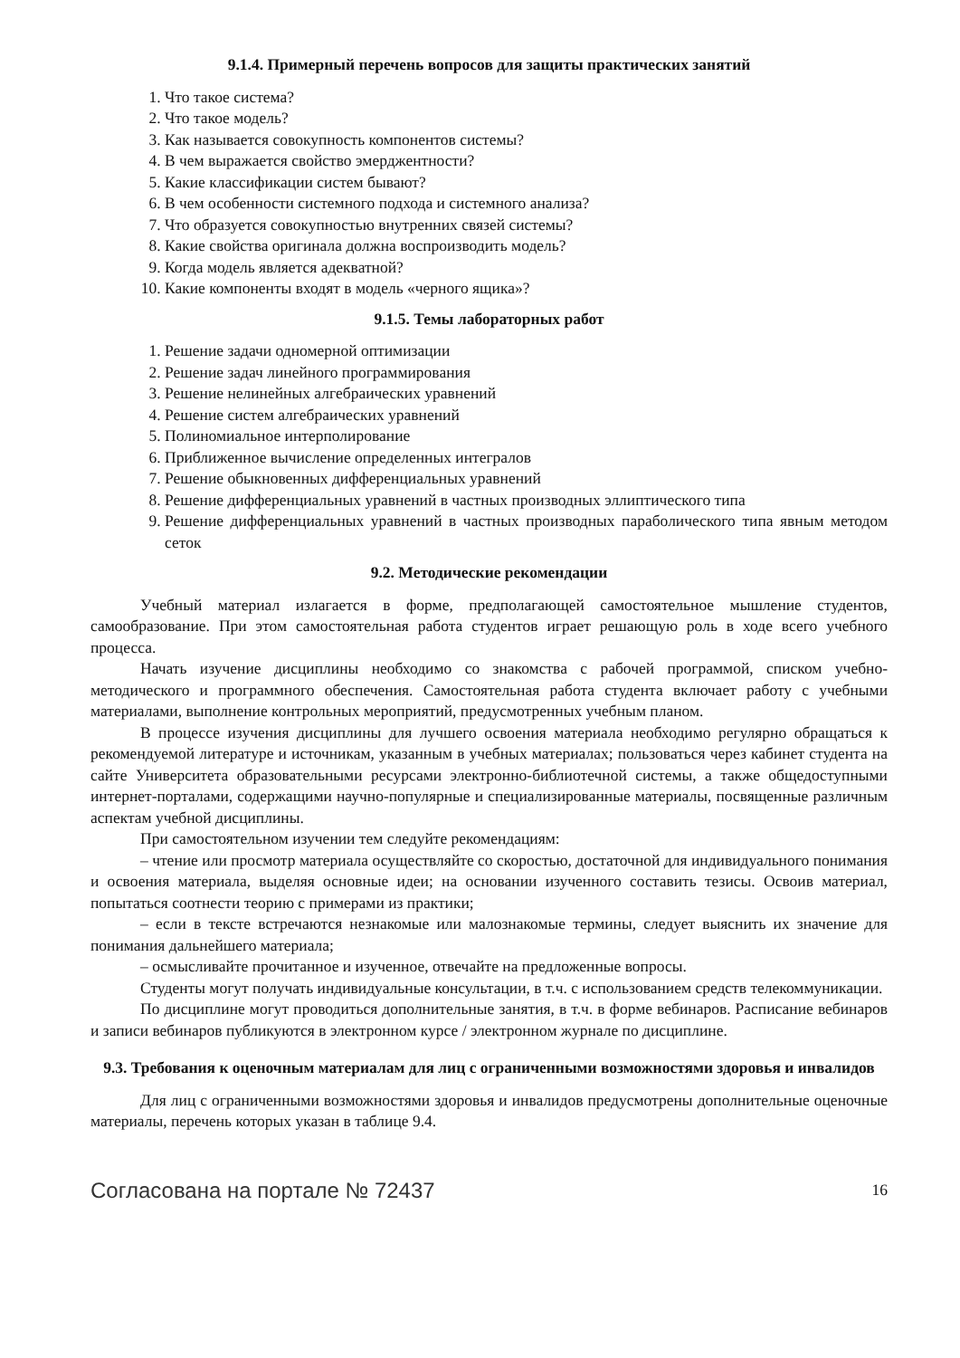9.1.4. Примерный перечень вопросов для защиты практических занятий
1. Что такое система?
2. Что такое модель?
3. Как называется совокупность компонентов системы?
4. В чем выражается свойство эмерджентности?
5. Какие классификации систем бывают?
6. В чем особенности системного подхода и системного анализа?
7. Что образуется совокупностью внутренних связей системы?
8. Какие свойства оригинала должна воспроизводить модель?
9. Когда модель является адекватной?
10. Какие компоненты входят в модель «черного ящика»?
9.1.5. Темы лабораторных работ
1. Решение задачи одномерной оптимизации
2. Решение задач линейного программирования
3. Решение нелинейных алгебраических уравнений
4. Решение систем алгебраических уравнений
5. Полиномиальное интерполирование
6. Приближенное вычисление определенных интегралов
7. Решение обыкновенных дифференциальных уравнений
8. Решение дифференциальных уравнений в частных производных эллиптического типа
9. Решение дифференциальных уравнений в частных производных параболического типа явным методом сеток
9.2. Методические рекомендации
Учебный материал излагается в форме, предполагающей самостоятельное мышление студентов, самообразование. При этом самостоятельная работа студентов играет решающую роль в ходе всего учебного процесса.
Начать изучение дисциплины необходимо со знакомства с рабочей программой, списком учебно-методического и программного обеспечения. Самостоятельная работа студента включает работу с учебными материалами, выполнение контрольных мероприятий, предусмотренных учебным планом.
В процессе изучения дисциплины для лучшего освоения материала необходимо регулярно обращаться к рекомендуемой литературе и источникам, указанным в учебных материалах; пользоваться через кабинет студента на сайте Университета образовательными ресурсами электронно-библиотечной системы, а также общедоступными интернет-порталами, содержащими научно-популярные и специализированные материалы, посвященные различным аспектам учебной дисциплины.
При самостоятельном изучении тем следуйте рекомендациям:
– чтение или просмотр материала осуществляйте со скоростью, достаточной для индивидуального понимания и освоения материала, выделяя основные идеи; на основании изученного составить тезисы. Освоив материал, попытаться соотнести теорию с примерами из практики;
– если в тексте встречаются незнакомые или малознакомые термины, следует выяснить их значение для понимания дальнейшего материала;
– осмысливайте прочитанное и изученное, отвечайте на предложенные вопросы.
Студенты могут получать индивидуальные консультации, в т.ч. с использованием средств телекоммуникации.
По дисциплине могут проводиться дополнительные занятия, в т.ч. в форме вебинаров. Расписание вебинаров и записи вебинаров публикуются в электронном курсе / электронном журнале по дисциплине.
9.3. Требования к оценочным материалам для лиц с ограниченными возможностями здоровья и инвалидов
Для лиц с ограниченными возможностями здоровья и инвалидов предусмотрены дополнительные оценочные материалы, перечень которых указан в таблице 9.4.
Согласована на портале № 72437 16